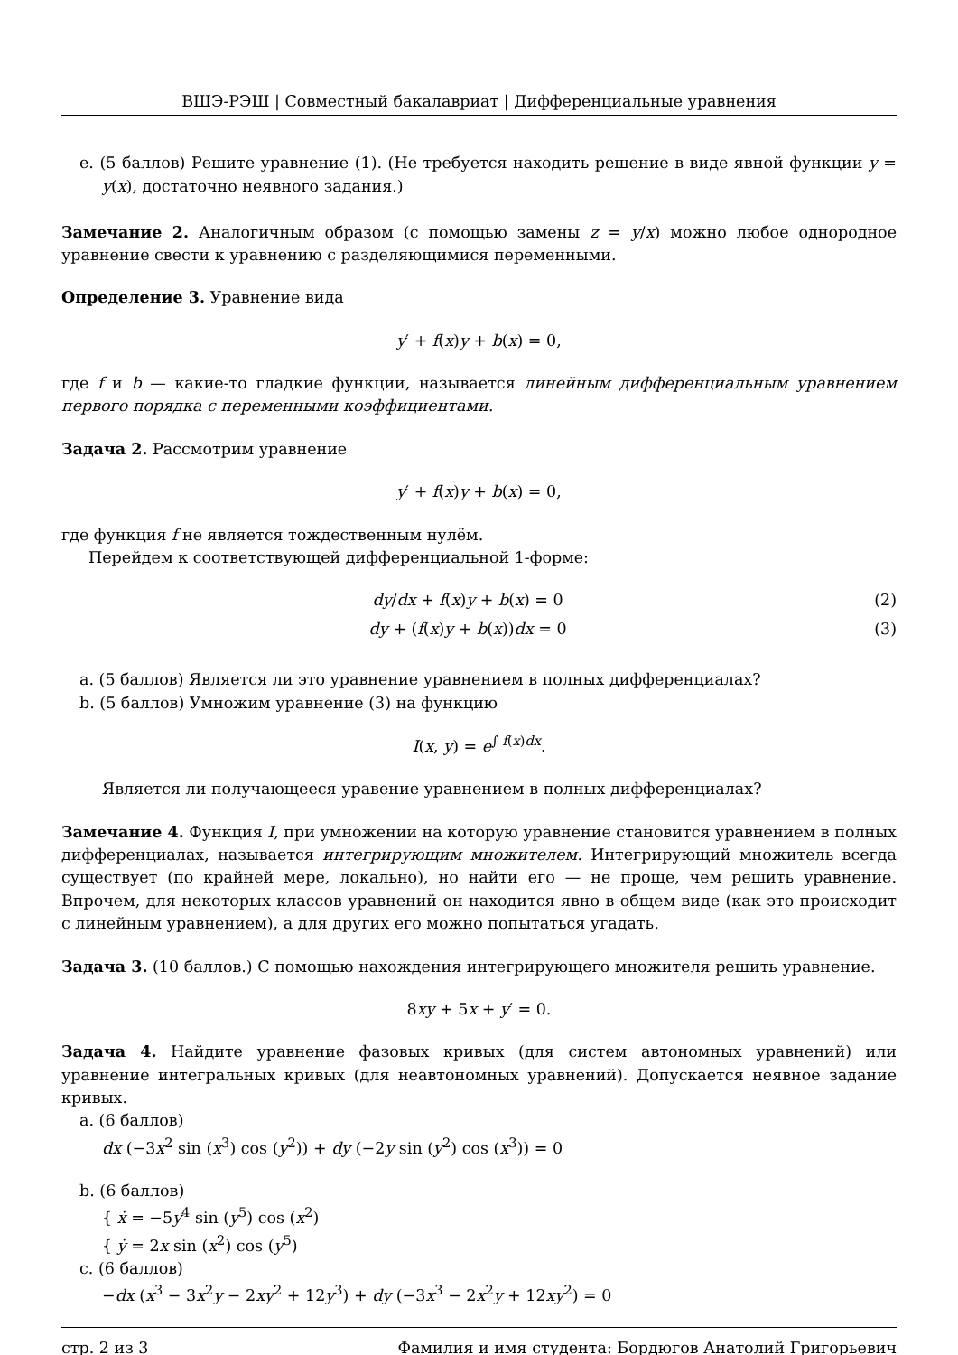ВШЭ-РЭШ | Совместный бакалавриат | Дифференциальные уравнения
e. (5 баллов) Решите уравнение (1). (Не требуется находить решение в виде явной функции y = y(x), достаточно неявного задания.)
Замечание 2. Аналогичным образом (с помощью замены z = y/x) можно любое однородное уравнение свести к уравнению с разделяющимися переменными.
Определение 3. Уравнение вида
y′ + f(x)y + b(x) = 0,
где f и b — какие-то гладкие функции, называется линейным дифференциальным уравнением первого порядка с переменными коэффициентами.
Задача 2. Рассмотрим уравнение
y′ + f(x)y + b(x) = 0,
где функция f не является тождественным нулём.
Перейдем к соответствующей дифференциальной 1-форме:
dy/dx + f(x)y + b(x) = 0 (2)
dy + (f(x)y + b(x))dx = 0 (3)
a. (5 баллов) Является ли это уравнение уравнением в полных дифференциалах?
b. (5 баллов) Умножим уравнение (3) на функцию
I(x, y) = e<sup>∫ f(x)dx</sup>.
Является ли получающееся уравение уравнением в полных дифференциалах?
Замечание 4. Функция I, при умножении на которую уравнение становится уравнением в полных дифференциалах, называется интегрирующим множителем. Интегрирующий множитель всегда существует (по крайней мере, локально), но найти его — не проще, чем решить уравнение. Впрочем, для некоторых классов уравнений он находится явно в общем виде (как это происходит с линейным уравнением), а для других его можно попытаться угадать.
Задача 3. (10 баллов.) С помощью нахождения интегрирующего множителя решить уравнение.
8xy + 5x + y′ = 0.
Задача 4. Найдите уравнение фазовых кривых (для систем автономных уравнений) или уравнение интегральных кривых (для неавтономных уравнений). Допускается неявное задание кривых.
a. (6 баллов)
dx (−3x<sup>2</sup> sin (x<sup>3</sup>) cos (y<sup>2</sup>)) + dy (−2y sin (y<sup>2</sup>) cos (x<sup>3</sup>)) = 0
b. (6 баллов)
{ ẋ = −5y<sup>4</sup> sin (y<sup>5</sup>) cos (x<sup>2</sup>)
{ ẏ = 2x sin (x<sup>2</sup>) cos (y<sup>5</sup>)
c. (6 баллов)
−dx (x<sup>3</sup> − 3x<sup>2</sup>y − 2xy<sup>2</sup> + 12y<sup>3</sup>) + dy (−3x<sup>3</sup> − 2x<sup>2</sup>y + 12xy<sup>2</sup>) = 0
стр. 2 из 3 Фамилия и имя студента: Бордюгов Анатолий Григорьевич